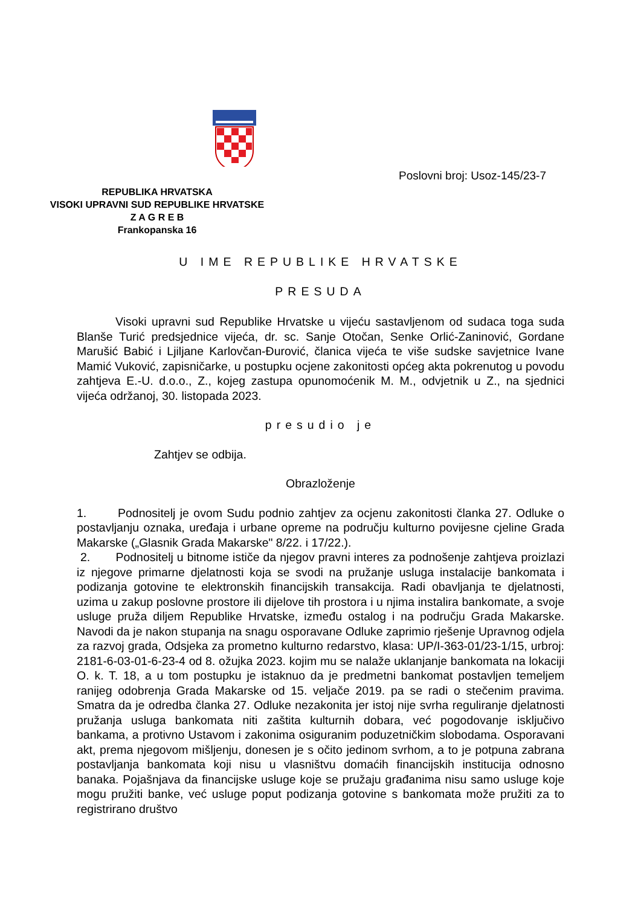REPUBLIKA HRVATSKA
VISOKI UPRAVNI SUD REPUBLIKE HRVATSKE
Z A G R E B
Frankopanska 16
Poslovni broj: Usoz-145/23-7
U IME REPUBLIKE HRVATSKE
PRESUDA
Visoki upravni sud Republike Hrvatske u vijeću sastavljenom od sudaca toga suda Blanše Turić predsjednice vijeća, dr. sc. Sanje Otočan, Senke Orlić-Zaninović, Gordane Marušić Babić i Ljiljane Karlovčan-Đurović, članica vijeća te više sudske savjetnice Ivane Mamić Vuković, zapisničarke, u postupku ocjene zakonitosti općeg akta pokrenutog u povodu zahtjeva E.-U. d.o.o., Z., kojeg zastupa opunomoćenik M. M., odvjetnik u Z., na sjednici vijeća održanoj, 30. listopada 2023.
presudio je
Zahtjev se odbija.
Obrazloženje
1. Podnositelj je ovom Sudu podnio zahtjev za ocjenu zakonitosti članka 27. Odluke o postavljanju oznaka, uređaja i urbane opreme na području kulturno povijesne cjeline Grada Makarske („Glasnik Grada Makarske" 8/22. i 17/22.).
2. Podnositelj u bitnome ističe da njegov pravni interes za podnošenje zahtjeva proizlazi iz njegove primarne djelatnosti koja se svodi na pružanje usluga instalacije bankomata i podizanja gotovine te elektronskih financijskih transakcija. Radi obavljanja te djelatnosti, uzima u zakup poslovne prostore ili dijelove tih prostora i u njima instalira bankomate, a svoje usluge pruža diljem Republike Hrvatske, između ostalog i na području Grada Makarske. Navodi da je nakon stupanja na snagu osporavane Odluke zaprimio rješenje Upravnog odjela za razvoj grada, Odsjeka za prometno kulturno redarstvo, klasa: UP/I-363-01/23-1/15, urbroj: 2181-6-03-01-6-23-4 od 8. ožujka 2023. kojim mu se nalaže uklanjanje bankomata na lokaciji O. k. T. 18, a u tom postupku je istaknuo da je predmetni bankomat postavljen temeljem ranijeg odobrenja Grada Makarske od 15. veljače 2019. pa se radi o stečenim pravima. Smatra da je odredba članka 27. Odluke nezakonita jer istoj nije svrha reguliranje djelatnosti pružanja usluga bankomata niti zaštita kulturnih dobara, već pogodovanje isključivo bankama, a protivno Ustavom i zakonima osiguranim poduzetničkim slobodama. Osporavani akt, prema njegovom mišljenju, donesen je s očito jedinom svrhom, a to je potpuna zabrana postavljanja bankomata koji nisu u vlasništvu domaćih financijskih institucija odnosno banaka. Pojašnjava da financijske usluge koje se pružaju građanima nisu samo usluge koje mogu pružiti banke, već usluge poput podizanja gotovine s bankomata može pružiti za to registrirano društvo